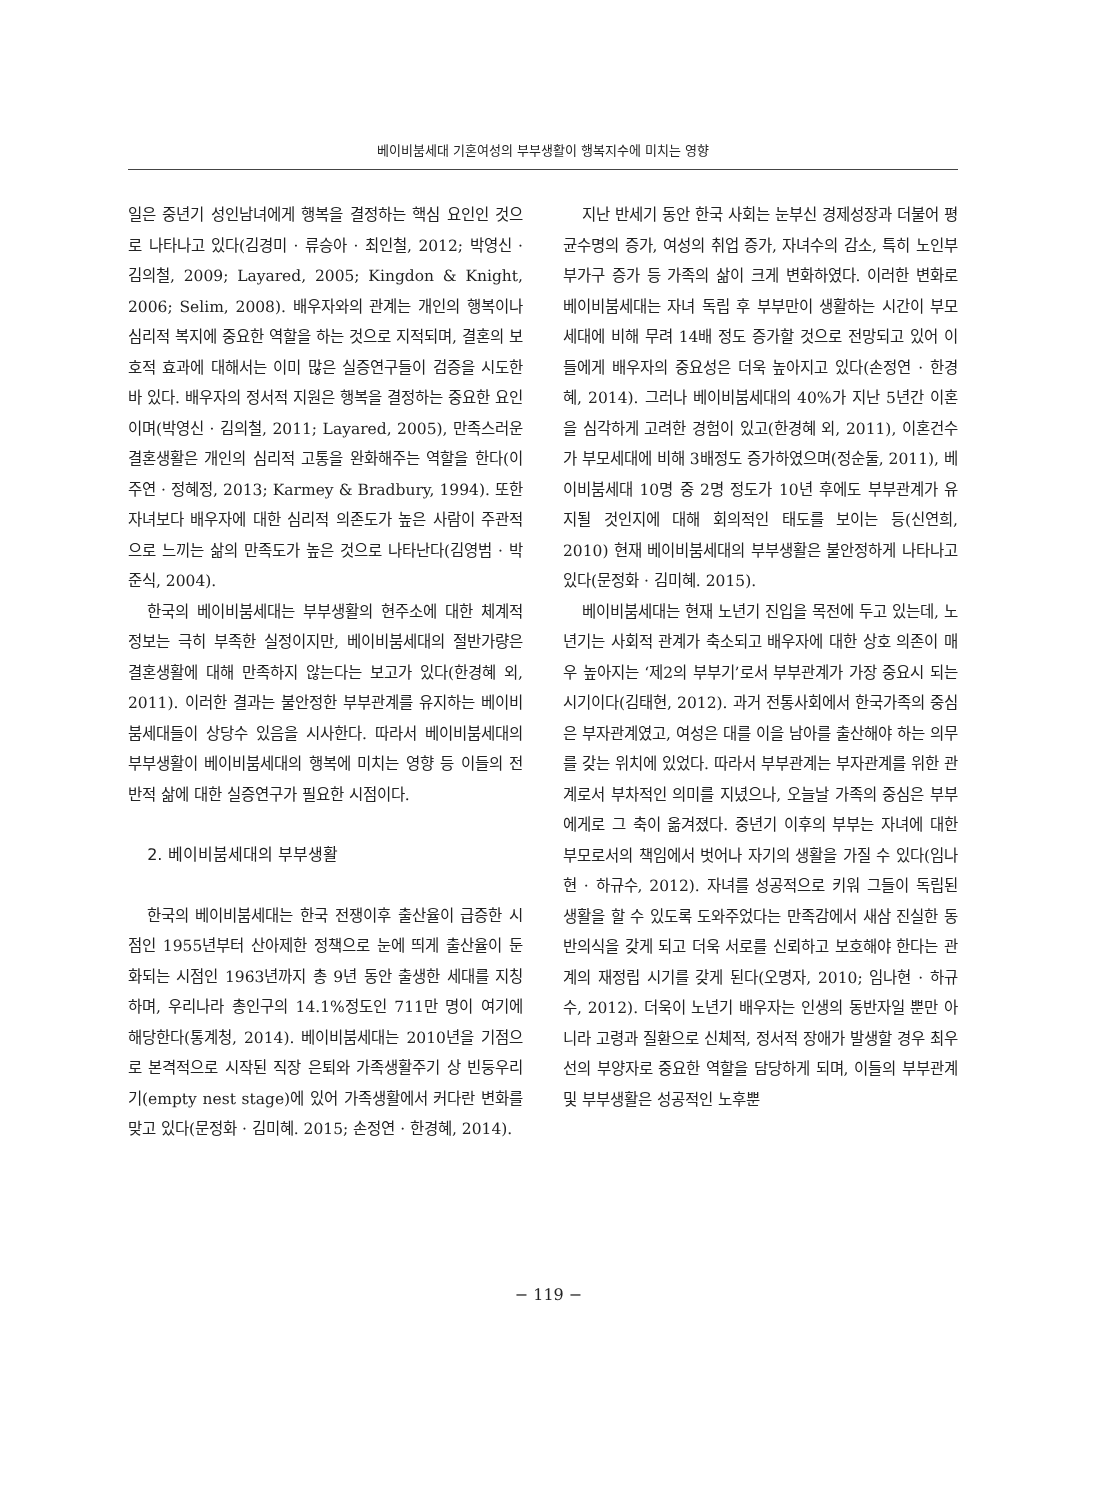베이비붐세대 기혼여성의 부부생활이 행복지수에 미치는 영향
일은 중년기 성인남녀에게 행복을 결정하는 핵심 요인인 것으로 나타나고 있다(김경미 · 류승아 · 최인철, 2012; 박영신 · 김의철, 2009; Layared, 2005; Kingdon & Knight, 2006; Selim, 2008). 배우자와의 관계는 개인의 행복이나 심리적 복지에 중요한 역할을 하는 것으로 지적되며, 결혼의 보호적 효과에 대해서는 이미 많은 실증연구들이 검증을 시도한 바 있다. 배우자의 정서적 지원은 행복을 결정하는 중요한 요인이며(박영신 · 김의철, 2011; Layared, 2005), 만족스러운 결혼생활은 개인의 심리적 고통을 완화해주는 역할을 한다(이주연 · 정혜정, 2013; Karmey & Bradbury, 1994). 또한 자녀보다 배우자에 대한 심리적 의존도가 높은 사람이 주관적으로 느끼는 삶의 만족도가 높은 것으로 나타난다(김영범 · 박준식, 2004).
한국의 베이비붐세대는 부부생활의 현주소에 대한 체계적 정보는 극히 부족한 실정이지만, 베이비붐세대의 절반가량은 결혼생활에 대해 만족하지 않는다는 보고가 있다(한경혜 외, 2011). 이러한 결과는 불안정한 부부관계를 유지하는 베이비붐세대들이 상당수 있음을 시사한다. 따라서 베이비붐세대의 부부생활이 베이비붐세대의 행복에 미치는 영향 등 이들의 전반적 삶에 대한 실증연구가 필요한 시점이다.
2. 베이비붐세대의 부부생활
한국의 베이비붐세대는 한국 전쟁이후 출산율이 급증한 시점인 1955년부터 산아제한 정책으로 눈에 띄게 출산율이 둔화되는 시점인 1963년까지 총 9년 동안 출생한 세대를 지칭하며, 우리나라 총인구의 14.1%정도인 711만 명이 여기에 해당한다(통계청, 2014). 베이비붐세대는 2010년을 기점으로 본격적으로 시작된 직장 은퇴와 가족생활주기 상 빈둥우리기(empty nest stage)에 있어 가족생활에서 커다란 변화를 맞고 있다(문정화 · 김미혜. 2015; 손정연 · 한경혜, 2014).
지난 반세기 동안 한국 사회는 눈부신 경제성장과 더불어 평균수명의 증가, 여성의 취업 증가, 자녀수의 감소, 특히 노인부부가구 증가 등 가족의 삶이 크게 변화하였다. 이러한 변화로 베이비붐세대는 자녀 독립 후 부부만이 생활하는 시간이 부모 세대에 비해 무려 14배 정도 증가할 것으로 전망되고 있어 이들에게 배우자의 중요성은 더욱 높아지고 있다(손정연 · 한경혜, 2014). 그러나 베이비붐세대의 40%가 지난 5년간 이혼을 심각하게 고려한 경험이 있고(한경혜 외, 2011), 이혼건수가 부모세대에 비해 3배정도 증가하였으며(정순둘, 2011), 베이비붐세대 10명 중 2명 정도가 10년 후에도 부부관계가 유지될 것인지에 대해 회의적인 태도를 보이는 등(신연희, 2010) 현재 베이비붐세대의 부부생활은 불안정하게 나타나고 있다(문정화 · 김미혜. 2015).
베이비붐세대는 현재 노년기 진입을 목전에 두고 있는데, 노년기는 사회적 관계가 축소되고 배우자에 대한 상호 의존이 매우 높아지는 ‘제2의 부부기’로서 부부관계가 가장 중요시 되는 시기이다(김태현, 2012). 과거 전통사회에서 한국가족의 중심은 부자관계였고, 여성은 대를 이을 남아를 출산해야 하는 의무를 갖는 위치에 있었다. 따라서 부부관계는 부자관계를 위한 관계로서 부차적인 의미를 지녔으나, 오늘날 가족의 중심은 부부에게로 그 축이 옮겨졌다. 중년기 이후의 부부는 자녀에 대한 부모로서의 책임에서 벗어나 자기의 생활을 가질 수 있다(임나현 · 하규수, 2012). 자녀를 성공적으로 키워 그들이 독립된 생활을 할 수 있도록 도와주었다는 만족감에서 새삼 진실한 동반의식을 갖게 되고 더욱 서로를 신뢰하고 보호해야 한다는 관계의 재정립 시기를 갖게 된다(오명자, 2010; 임나현 · 하규수, 2012). 더욱이 노년기 배우자는 인생의 동반자일 뿐만 아니라 고령과 질환으로 신체적, 정서적 장애가 발생할 경우 최우선의 부양자로 중요한 역할을 담당하게 되며, 이들의 부부관계 및 부부생활은 성공적인 노후뿐
− 119 −